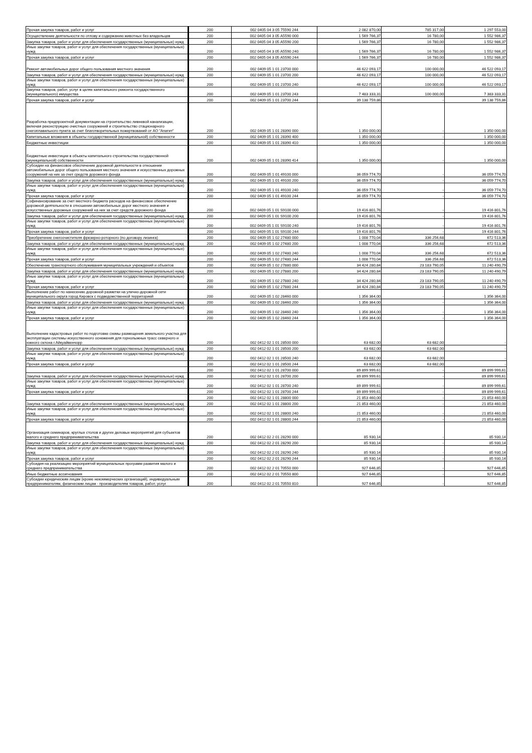| Прочая закупка товаров, работ и услуг | 200 | 002 0405 04 3 05 75590 244 | 2 082 870,00 | 785 317,00 | 1 297 553,00 |
| Осуществление деятельности по отлову и содержанию животных без владельцев | 200 | 002 0405 04 3 05 А5590 000 | 1 569 766,37 | 16 780,00 | 1 552 986,37 |
| Закупка товаров, работ и услуг для обеспечения государственных (муниципальных) нужд | 200 | 002 0405 04 3 05 А5590 200 | 1 569 766,37 | 16 780,00 | 1 552 986,37 |
| Иные закупки товаров, работ и услуг для обеспечения государственных (муниципальных) нужд | 200 | 002 0405 04 3 05 А5590 240 | 1 569 766,37 | 16 780,00 | 1 552 986,37 |
| Прочая закупка товаров, работ и услуг | 200 | 002 0405 04 3 05 А5590 244 | 1 569 766,37 | 16 780,00 | 1 552 986,37 |
| Ремонт автомобильных дорог общего пользования местного значения | 200 | 002 0409 05 1 01 23700 000 | 46 622 093,17 | 100 000,00 | 46 522 093,17 |
| Закупка товаров, работ и услуг для обеспечения государственных (муниципальных) нужд | 200 | 002 0409 05 1 01 23700 200 | 46 622 093,17 | 100 000,00 | 46 522 093,17 |
| Иные закупки товаров, работ и услуг для обеспечения государственных (муниципальных) нужд | 200 | 002 0409 05 1 01 23700 240 | 46 622 093,17 | 100 000,00 | 46 522 093,17 |
| Закупка товаров, работ, услуг в целях капитального ремонта государственного (муниципального) имущества | 200 | 002 0409 05 1 01 23700 243 | 7 483 333,31 | 100 000,00 | 7 383 333,31 |
| Прочая закупка товаров, работ и услуг | 200 | 002 0409 05 1 01 23700 244 | 39 138 759,86 | - | 39 138 759,86 |
| Разработка предпроектной документации на строительство ливневой канализации, включая реконструкцию очистных сооружений и строительство стационарного снегоплавильного пункта за счет благотворительных пожертвований от АО "Апатит" | 200 | 002 0409 05 1 01 28390 000 | 1 350 000,00 | - | 1 350 000,00 |
| Капитальные вложения в объекты государственной (муниципальной) собственности | 200 | 002 0409 05 1 01 28390 400 | 1 350 000,00 | - | 1 350 000,00 |
| Бюджетные инвестиции | 200 | 002 0409 05 1 01 28390 410 | 1 350 000,00 | - | 1 350 000,00 |
| Бюджетные инвестиции в объекты капитального строительства государственной (муниципальной) собственности | 200 | 002 0409 05 1 01 28390 414 | 1 350 000,00 | - | 1 350 000,00 |
| Субсидии на финансовое обеспечение дорожной деятельности в отношении автомобильных дорог общего пользования местного значения и искусственных дорожных сооружений на них за счет средств дорожного фонда | 200 | 002 0409 05 1 01 49100 000 | 36 059 774,70 | - | 36 059 774,70 |
| Закупка товаров, работ и услуг для обеспечения государственных (муниципальных) нужд | 200 | 002 0409 05 1 01 49100 200 | 36 059 774,70 | - | 36 059 774,70 |
| Иные закупки товаров, работ и услуг для обеспечения государственных (муниципальных) нужд | 200 | 002 0409 05 1 01 49100 240 | 36 059 774,70 | - | 36 059 774,70 |
| Прочая закупка товаров, работ и услуг | 200 | 002 0409 05 1 01 49100 244 | 36 059 774,70 | - | 36 059 774,70 |
| Софинансирование за счет местного бюджета расходов на финансовое обеспечение дорожной деятельности в отношении автомобильных дорог местного значения и искусственных дорожных сооружений на них за счет средств дорожного фонда | 200 | 002 0409 05 1 01 S9100 000 | 19 416 801,76 | - | 19 416 801,76 |
| Закупка товаров, работ и услуг для обеспечения государственных (муниципальных) нужд | 200 | 002 0409 05 1 01 S9100 200 | 19 416 801,76 | - | 19 416 801,76 |
| Иные закупки товаров, работ и услуг для обеспечения государственных (муниципальных) нужд | 200 | 002 0409 05 1 01 S9100 240 | 19 416 801,76 | - | 19 416 801,76 |
| Прочая закупка товаров, работ и услуг | 200 | 002 0409 05 1 01 S9100 244 | 19 416 801,76 | - | 19 416 801,76 |
| Приобретение снегоочистителя фрезерно-роторного (по договору лизинга) | 200 | 002 0409 05 1 02 27480 000 | 1 008 770,04 | 336 256,68 | 672 513,36 |
| Закупка товаров, работ и услуг для обеспечения государственных (муниципальных) нужд | 200 | 002 0409 05 1 02 27480 200 | 1 008 770,04 | 336 256,68 | 672 513,36 |
| Иные закупки товаров, работ и услуг для обеспечения государственных (муниципальных) нужд | 200 | 002 0409 05 1 02 27480 240 | 1 008 770,04 | 336 256,68 | 672 513,36 |
| Прочая закупка товаров, работ и услуг | 200 | 002 0409 05 1 02 27480 244 | 1 008 770,04 | 336 256,68 | 672 513,36 |
| Обеспечение транспортного обслуживания муниципальных учреждений и объектов | 200 | 002 0409 05 1 02 27880 000 | 34 424 280,84 | 23 183 790,05 | 11 240 490,79 |
| Закупка товаров, работ и услуг для обеспечения государственных (муниципальных) нужд | 200 | 002 0409 05 1 02 27880 200 | 34 424 280,84 | 23 183 790,05 | 11 240 490,79 |
| Иные закупки товаров, работ и услуг для обеспечения государственных (муниципальных) нужд | 200 | 002 0409 05 1 02 27880 240 | 34 424 280,84 | 23 183 790,05 | 11 240 490,79 |
| Прочая закупка товаров, работ и услуг | 200 | 002 0409 05 1 02 27880 244 | 34 424 280,84 | 23 183 790,05 | 11 240 490,79 |
| Выполнение работ по нанесению дорожной разметки на улично-дорожной сети муниципального округа город Кировск с подведомственной территорией | 200 | 002 0409 05 1 02 28460 000 | 1 356 364,00 | - | 1 356 364,00 |
| Закупка товаров, работ и услуг для обеспечения государственных (муниципальных) нужд | 200 | 002 0409 05 1 02 28460 200 | 1 356 364,00 | - | 1 356 364,00 |
| Иные закупки товаров, работ и услуг для обеспечения государственных (муниципальных) нужд | 200 | 002 0409 05 1 02 28460 240 | 1 356 364,00 | - | 1 356 364,00 |
| Прочая закупка товаров, работ и услуг | 200 | 002 0409 05 1 02 28460 244 | 1 356 364,00 | - | 1 356 364,00 |
| Выполнение кадастровых работ по подготовке схемы размещения земельного участка для эксплуатации системы искусственного оснежения для горнолыжных трасс северного и южного склона г.Айкуайвенчорр | 200 | 002 0412 02 1 01 28500 000 | 63 682,00 | 63 682,00 | - |
| Закупка товаров, работ и услуг для обеспечения государственных (муниципальных) нужд | 200 | 002 0412 02 1 01 28500 200 | 63 682,00 | 63 682,00 | - |
| Иные закупки товаров, работ и услуг для обеспечения государственных (муниципальных) нужд | 200 | 002 0412 02 1 01 28500 240 | 63 682,00 | 63 682,00 | - |
| Прочая закупка товаров, работ и услуг | 200 | 002 0412 02 1 01 28500 244 | 63 682,00 | 63 682,00 | - |
| | 200 | 002 0412 02 1 01 28700 000 | 89 899 999,61 | - | 89 899 999,61 |
| Закупка товаров, работ и услуг для обеспечения государственных (муниципальных) нужд | 200 | 002 0412 02 1 01 28700 200 | 89 899 999,61 | - | 89 899 999,61 |
| Иные закупки товаров, работ и услуг для обеспечения государственных (муниципальных) нужд | 200 | 002 0412 02 1 01 28700 240 | 89 899 999,61 | - | 89 899 999,61 |
| Прочая закупка товаров, работ и услуг | 200 | 002 0412 02 1 01 28700 244 | 89 899 999,61 | - | 89 899 999,61 |
| | 200 | 002 0412 02 1 01 28800 000 | 21 853 460,00 | - | 21 853 460,00 |
| Закупка товаров, работ и услуг для обеспечения государственных (муниципальных) нужд | 200 | 002 0412 02 1 01 28800 200 | 21 853 460,00 | - | 21 853 460,00 |
| Иные закупки товаров, работ и услуг для обеспечения государственных (муниципальных) нужд | 200 | 002 0412 02 1 01 28800 240 | 21 853 460,00 | - | 21 853 460,00 |
| Прочая закупка товаров, работ и услуг | 200 | 002 0412 02 1 01 28800 244 | 21 853 460,00 | - | 21 853 460,00 |
| Организация семинаров, круглых столов и других деловых мероприятий для субъектов малого и среднего предпринимательства | 200 | 002 0412 02 2 01 28290 000 | 85 930,14 | - | 85 930,14 |
| Закупка товаров, работ и услуг для обеспечения государственных (муниципальных) нужд | 200 | 002 0412 02 2 01 28290 200 | 85 930,14 | - | 85 930,14 |
| Иные закупки товаров, работ и услуг для обеспечения государственных (муниципальных) нужд | 200 | 002 0412 02 2 01 28290 240 | 85 930,14 | - | 85 930,14 |
| Прочая закупка товаров, работ и услуг | 200 | 002 0412 02 2 01 28290 244 | 85 930,14 | - | 85 930,14 |
| Субсидия на реализацию мероприятий муниципальных программ развития малого и среднего предпринимательства | 200 | 002 0412 02 2 01 70550 000 | 927 646,85 | - | 927 646,85 |
| Иные бюджетные ассигнования | 200 | 002 0412 02 2 01 70550 800 | 927 646,85 | - | 927 646,85 |
| Субсидии юридическим лицам (кроме некоммерческих организаций), индивидуальным предпринимателям, физическим лицам - производителям товаров, работ, услуг | 200 | 002 0412 02 2 01 70550 810 | 927 646,85 | - | 927 646,85 |